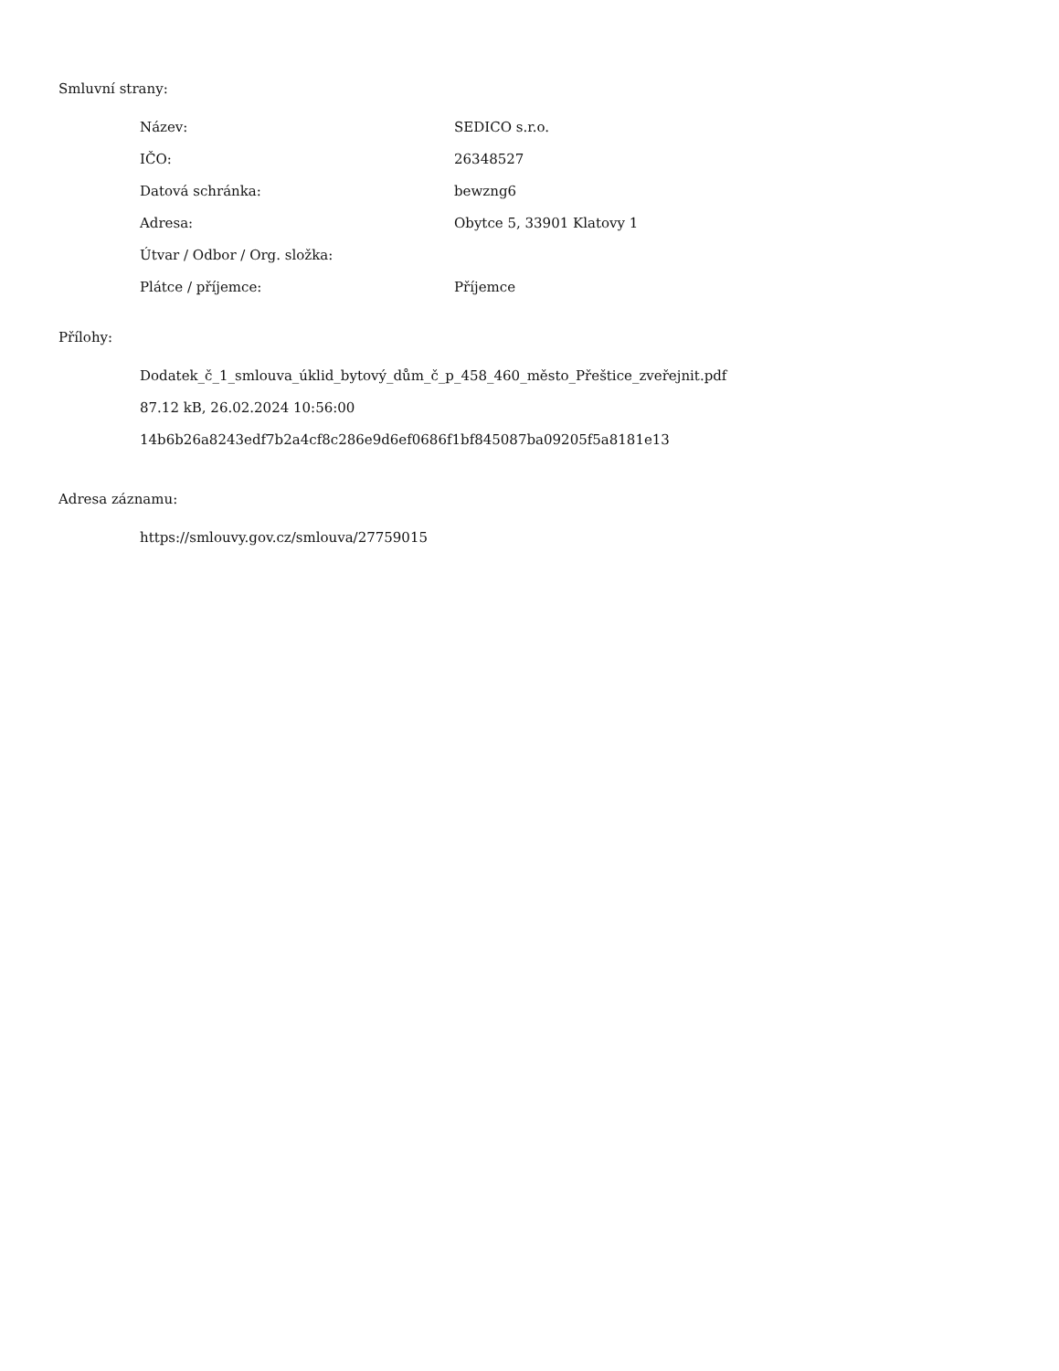Smluvní strany:
| Název: | SEDICO s.r.o. |
| IČO: | 26348527 |
| Datová schránka: | bewzng6 |
| Adresa: | Obytce 5, 33901 Klatovy 1 |
| Útvar / Odbor / Org. složka: | |
| Plátce / příjemce: | Příjemce |
Přílohy:
Dodatek_č_1_smlouva_úklid_bytový_dům_č_p_458_460_město_Přeštice_zveřejnit.pdf
87.12 kB, 26.02.2024 10:56:00
14b6b26a8243edf7b2a4cf8c286e9d6ef0686f1bf845087ba09205f5a8181e13
Adresa záznamu:
https://smlouvy.gov.cz/smlouva/27759015